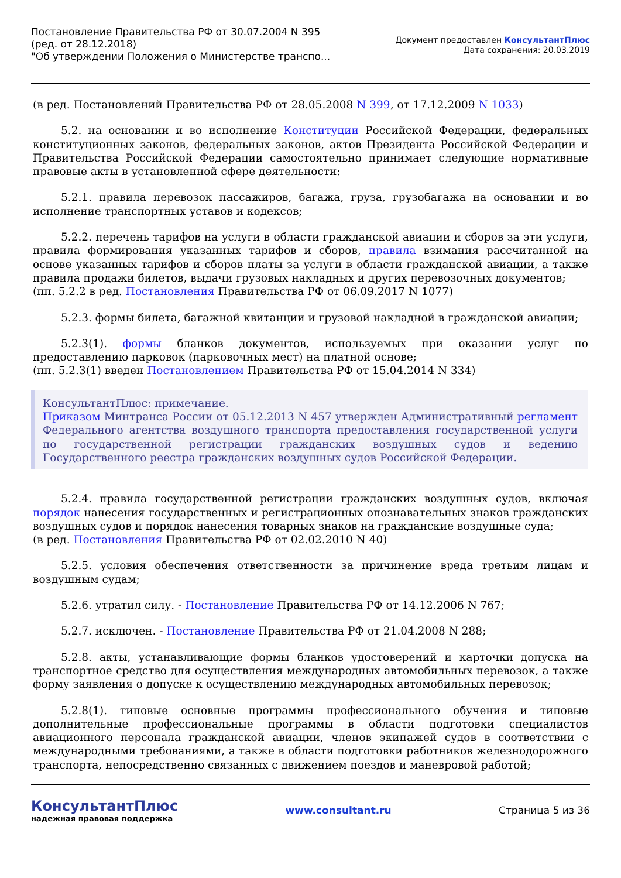Постановление Правительства РФ от 30.07.2004 N 395
(ред. от 28.12.2018)
"Об утверждении Положения о Министерстве транспо...
Документ предоставлен КонсультантПлюс
Дата сохранения: 20.03.2019
(в ред. Постановлений Правительства РФ от 28.05.2008 N 399, от 17.12.2009 N 1033)
5.2. на основании и во исполнение Конституции Российской Федерации, федеральных конституционных законов, федеральных законов, актов Президента Российской Федерации и Правительства Российской Федерации самостоятельно принимает следующие нормативные правовые акты в установленной сфере деятельности:
5.2.1. правила перевозок пассажиров, багажа, груза, грузобагажа на основании и во исполнение транспортных уставов и кодексов;
5.2.2. перечень тарифов на услуги в области гражданской авиации и сборов за эти услуги, правила формирования указанных тарифов и сборов, правила взимания рассчитанной на основе указанных тарифов и сборов платы за услуги в области гражданской авиации, а также правила продажи билетов, выдачи грузовых накладных и других перевозочных документов;
(пп. 5.2.2 в ред. Постановления Правительства РФ от 06.09.2017 N 1077)
5.2.3. формы билета, багажной квитанции и грузовой накладной в гражданской авиации;
5.2.3(1). формы бланков документов, используемых при оказании услуг по предоставлению парковок (парковочных мест) на платной основе;
(пп. 5.2.3(1) введен Постановлением Правительства РФ от 15.04.2014 N 334)
КонсультантПлюс: примечание.
Приказом Минтранса России от 05.12.2013 N 457 утвержден Административный регламент Федерального агентства воздушного транспорта предоставления государственной услуги по государственной регистрации гражданских воздушных судов и ведению Государственного реестра гражданских воздушных судов Российской Федерации.
5.2.4. правила государственной регистрации гражданских воздушных судов, включая порядок нанесения государственных и регистрационных опознавательных знаков гражданских воздушных судов и порядок нанесения товарных знаков на гражданские воздушные суда;
(в ред. Постановления Правительства РФ от 02.02.2010 N 40)
5.2.5. условия обеспечения ответственности за причинение вреда третьим лицам и воздушным судам;
5.2.6. утратил силу. - Постановление Правительства РФ от 14.12.2006 N 767;
5.2.7. исключен. - Постановление Правительства РФ от 21.04.2008 N 288;
5.2.8. акты, устанавливающие формы бланков удостоверений и карточки допуска на транспортное средство для осуществления международных автомобильных перевозок, а также форму заявления о допуске к осуществлению международных автомобильных перевозок;
5.2.8(1). типовые основные программы профессионального обучения и типовые дополнительные профессиональные программы в области подготовки специалистов авиационного персонала гражданской авиации, членов экипажей судов в соответствии с международными требованиями, а также в области подготовки работников железнодорожного транспорта, непосредственно связанных с движением поездов и маневровой работой;
КонсультантПлюс
надежная правовая поддержка
www.consultant.ru Страница 5 из 36